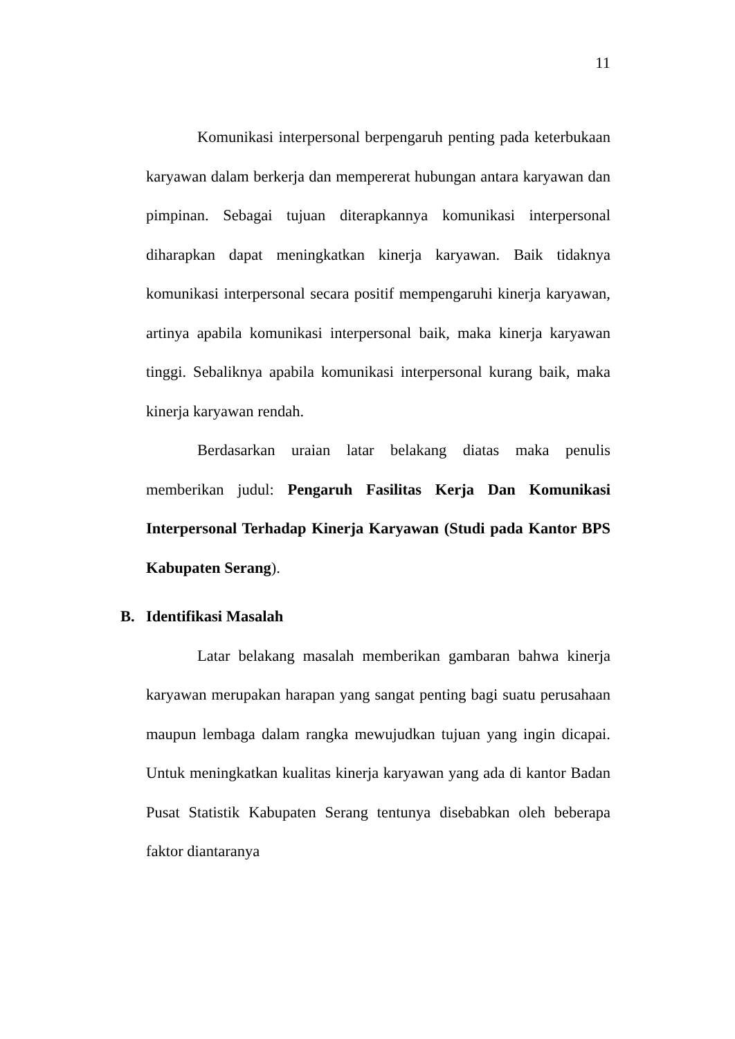11
Komunikasi interpersonal berpengaruh penting pada keterbukaan karyawan dalam berkerja dan mempererat hubungan antara karyawan dan pimpinan. Sebagai tujuan diterapkannya komunikasi interpersonal diharapkan dapat meningkatkan kinerja karyawan. Baik tidaknya komunikasi interpersonal secara positif mempengaruhi kinerja karyawan, artinya apabila komunikasi interpersonal baik, maka kinerja karyawan tinggi. Sebaliknya apabila komunikasi interpersonal kurang baik, maka kinerja karyawan rendah.
Berdasarkan uraian latar belakang diatas maka penulis memberikan judul: Pengaruh Fasilitas Kerja Dan Komunikasi Interpersonal Terhadap Kinerja Karyawan (Studi pada Kantor BPS Kabupaten Serang).
B. Identifikasi Masalah
Latar belakang masalah memberikan gambaran bahwa kinerja karyawan merupakan harapan yang sangat penting bagi suatu perusahaan maupun lembaga dalam rangka mewujudkan tujuan yang ingin dicapai. Untuk meningkatkan kualitas kinerja karyawan yang ada di kantor Badan Pusat Statistik Kabupaten Serang tentunya disebabkan oleh beberapa faktor diantaranya